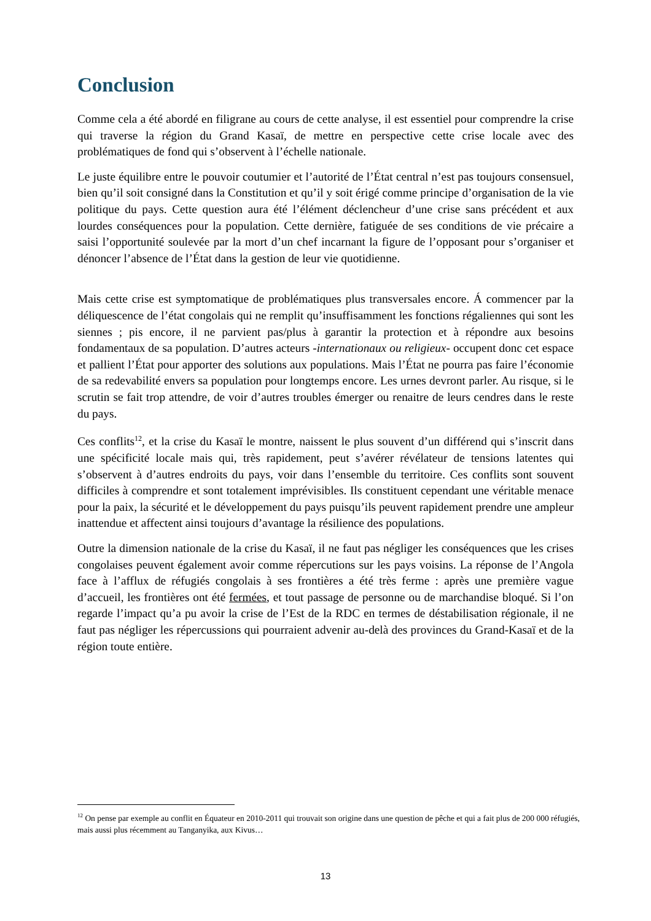Conclusion
Comme cela a été abordé en filigrane au cours de cette analyse, il est essentiel pour comprendre la crise qui traverse la région du Grand Kasaï, de mettre en perspective cette crise locale avec des problématiques de fond qui s’observent à l’échelle nationale.
Le juste équilibre entre le pouvoir coutumier et l’autorité de l’État central n’est pas toujours consensuel, bien qu’il soit consigné dans la Constitution et qu’il y soit érigé comme principe d’organisation de la vie politique du pays. Cette question aura été l’élément déclencheur d’une crise sans précédent et aux lourdes conséquences pour la population. Cette dernière, fatiguée de ses conditions de vie précaire a saisi l’opportunité soulevée par la mort d’un chef incarnant la figure de l’opposant pour s’organiser et dénoncer l’absence de l’État dans la gestion de leur vie quotidienne.
Mais cette crise est symptomatique de problématiques plus transversales encore. Á commencer par la déliquescence de l’état congolais qui ne remplit qu’insuffisamment les fonctions régaliennes qui sont les siennes ; pis encore, il ne parvient pas/plus à garantir la protection et à répondre aux besoins fondamentaux de sa population. D’autres acteurs -internationaux ou religieux- occupent donc cet espace et pallient l’État pour apporter des solutions aux populations. Mais l’État ne pourra pas faire l’économie de sa redevabilité envers sa population pour longtemps encore. Les urnes devront parler. Au risque, si le scrutin se fait trop attendre, de voir d’autres troubles émerger ou renaitre de leurs cendres dans le reste du pays.
Ces conflits<sup>12</sup>, et la crise du Kasaï le montre, naissent le plus souvent d’un différend qui s’inscrit dans une spécificité locale mais qui, très rapidement, peut s’avérer révélateur de tensions latentes qui s’observent à d’autres endroits du pays, voir dans l’ensemble du territoire. Ces conflits sont souvent difficiles à comprendre et sont totalement imprévisibles. Ils constituent cependant une véritable menace pour la paix, la sécurité et le développement du pays puisqu’ils peuvent rapidement prendre une ampleur inattendue et affectent ainsi toujours d’avantage la résilience des populations.
Outre la dimension nationale de la crise du Kasaï, il ne faut pas négliger les conséquences que les crises congolaises peuvent également avoir comme répercutions sur les pays voisins. La réponse de l’Angola face à l’afflux de réfugiés congolais à ses frontières a été très ferme : après une première vague d’accueil, les frontières ont été fermées, et tout passage de personne ou de marchandise bloqué. Si l’on regarde l’impact qu’a pu avoir la crise de l’Est de la RDC en termes de déstabilisation régionale, il ne faut pas négliger les répercussions qui pourraient advenir au-delà des provinces du Grand-Kasaï et de la région toute entière.
<sup>12</sup> On pense par exemple au conflit en Équateur en 2010-2011 qui trouvait son origine dans une question de pêche et qui a fait plus de 200 000 réfugiés, mais aussi plus récemment au Tanganyika, aux Kivus…
13